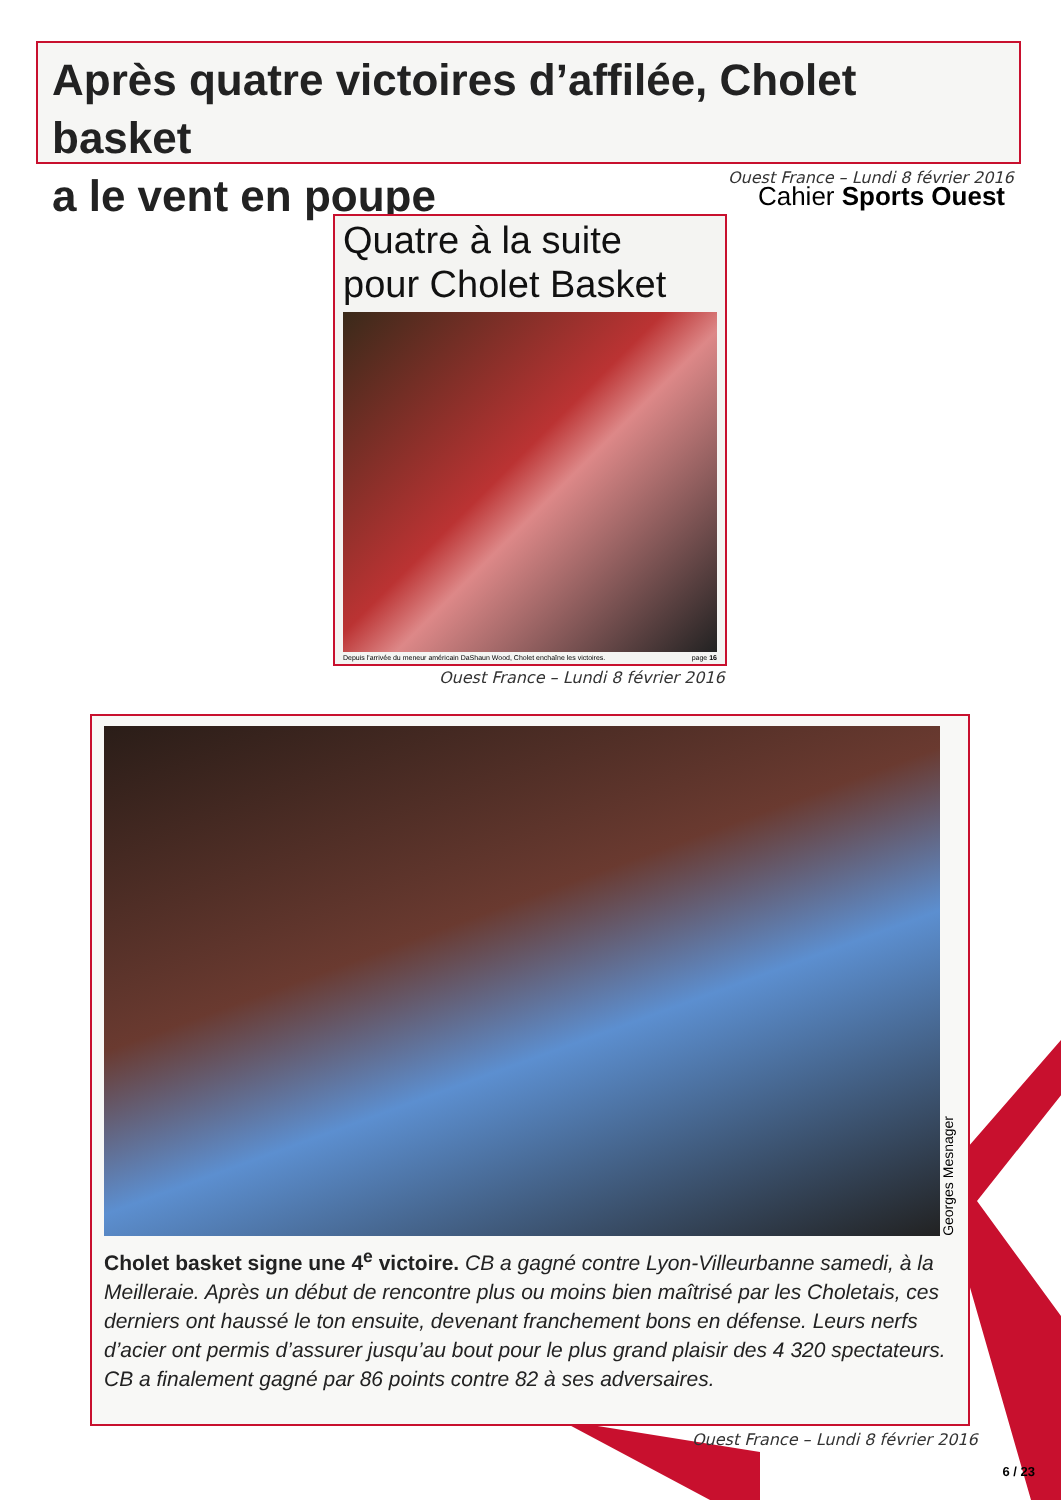Après quatre victoires d’affilée, Cholet basket
a le vent en poupe
Cahier Sports Ouest
Ouest France – Lundi 8 février 2016
Quatre à la suite
pour Cholet Basket
Depuis l'arrivée du meneur américain DaShaun Wood, Cholet enchaîne les victoires. page 16
Ouest France – Lundi 8 février 2016
Georges Mesnager
Cholet basket signe une 4<sup>e</sup> victoire. CB a gagné contre Lyon-Villeurbanne samedi, à la Meilleraie. Après un début de rencontre plus ou moins bien maîtrisé par les Choletais, ces derniers ont haussé le ton ensuite, devenant franchement bons en défense. Leurs nerfs d’acier ont permis d’assurer jusqu’au bout pour le plus grand plaisir des 4 320 spectateurs. CB a finalement gagné par 86 points contre 82 à ses adversaires.
Ouest France – Lundi 8 février 2016
6 / 23